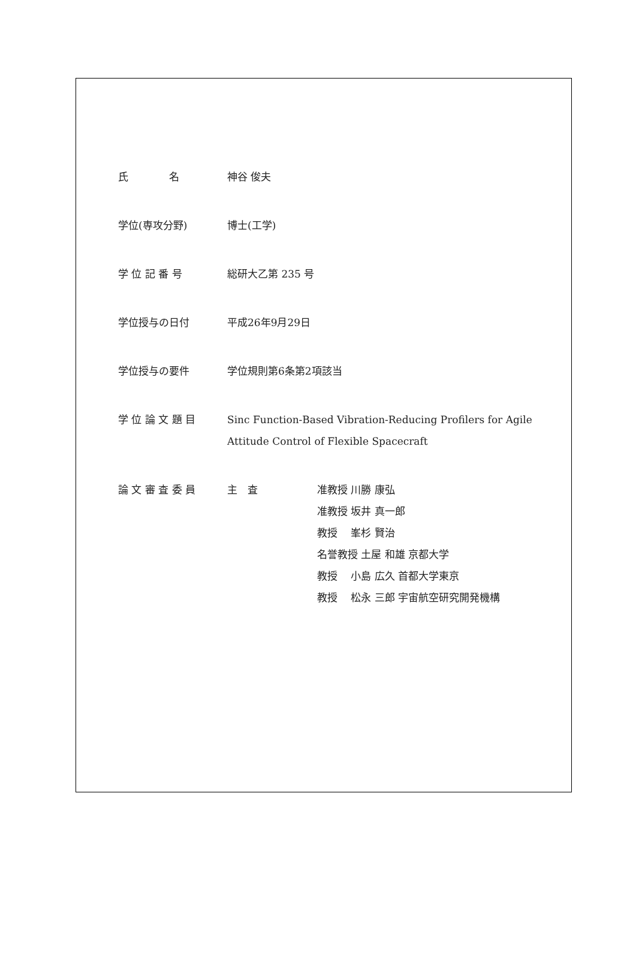氏　　　　名 神谷 俊夫
学位(専攻分野) 博士(工学)
学 位 記 番 号 総研大乙第 235 号
学位授与の日付 平成26年9月29日
学位授与の要件 学位規則第6条第2項該当
学 位 論 文 題 目 Sinc Function-Based Vibration-Reducing Profilers for Agile
Attitude Control of Flexible Spacecraft
論 文 審 査 委 員 主　査 准教授 川勝 康弘
准教授 坂井 真一郎
教授　 峯杉 賢治
名誉教授 土屋 和雄 京都大学
教授　 小島 広久 首都大学東京
教授　 松永 三郎 宇宙航空研究開発機構